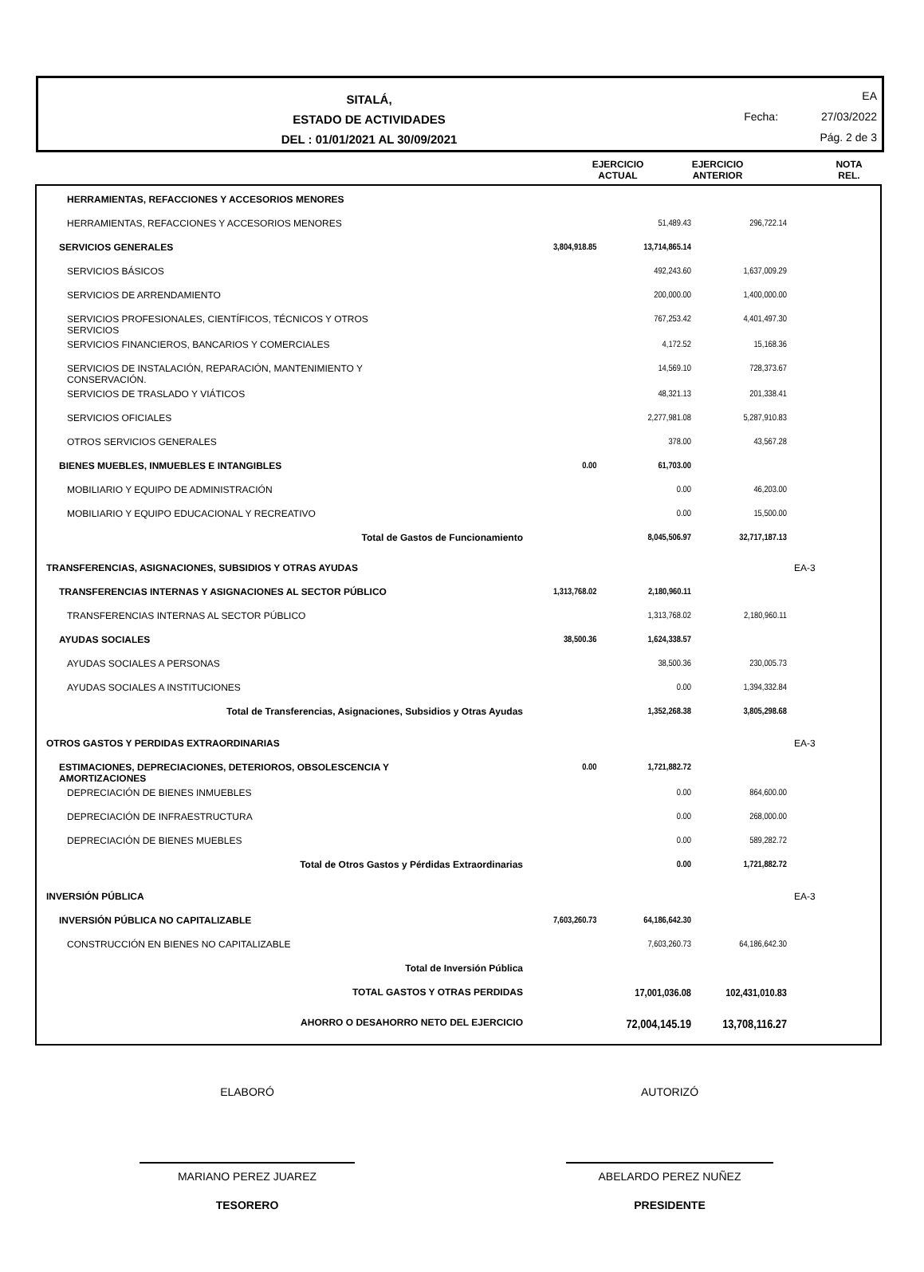SITALÁ,
ESTADO DE ACTIVIDADES
DEL : 01/01/2021 AL 30/09/2021
EA
Fecha: 27/03/2022
Pág. 2 de 3
EJERCICIO
ACTUAL
EJERCICIO
ANTERIOR
NOTA
REL.
| HERRAMIENTAS, REFACCIONES Y ACCESORIOS MENORES | | | | |
| HERRAMIENTAS, REFACCIONES Y ACCESORIOS MENORES | | 51,489.43 | 296,722.14 | |
| SERVICIOS GENERALES | 3,804,918.85 | 13,714,865.14 | | |
| SERVICIOS BÁSICOS | | 492,243.60 | 1,637,009.29 | |
| SERVICIOS DE ARRENDAMIENTO | | 200,000.00 | 1,400,000.00 | |
| SERVICIOS PROFESIONALES, CIENTÍFICOS, TÉCNICOS Y OTROS SERVICIOS | | 767,253.42 | 4,401,497.30 | |
| SERVICIOS FINANCIEROS, BANCARIOS Y COMERCIALES | | 4,172.52 | 15,168.36 | |
| SERVICIOS DE INSTALACIÓN, REPARACIÓN, MANTENIMIENTO Y CONSERVACIÓN. | | 14,569.10 | 728,373.67 | |
| SERVICIOS DE TRASLADO Y VIÁTICOS | | 48,321.13 | 201,338.41 | |
| SERVICIOS OFICIALES | | 2,277,981.08 | 5,287,910.83 | |
| OTROS SERVICIOS GENERALES | | 378.00 | 43,567.28 | |
| BIENES MUEBLES, INMUEBLES E INTANGIBLES | 0.00 | 61,703.00 | | |
| MOBILIARIO Y EQUIPO DE ADMINISTRACIÓN | | 0.00 | 46,203.00 | |
| MOBILIARIO Y EQUIPO EDUCACIONAL Y RECREATIVO | | 0.00 | 15,500.00 | |
| Total de Gastos de Funcionamiento | | 8,045,506.97 | 32,717,187.13 | |
| TRANSFERENCIAS, ASIGNACIONES, SUBSIDIOS Y OTRAS AYUDAS | | | | EA-3 |
| TRANSFERENCIAS INTERNAS Y ASIGNACIONES AL SECTOR PÚBLICO | 1,313,768.02 | 2,180,960.11 | | |
| TRANSFERENCIAS INTERNAS AL SECTOR PÚBLICO | | 1,313,768.02 | 2,180,960.11 | |
| AYUDAS SOCIALES | 38,500.36 | 1,624,338.57 | | |
| AYUDAS SOCIALES A PERSONAS | | 38,500.36 | 230,005.73 | |
| AYUDAS SOCIALES A INSTITUCIONES | | 0.00 | 1,394,332.84 | |
| Total de Transferencias, Asignaciones, Subsidios y Otras Ayudas | | 1,352,268.38 | 3,805,298.68 | |
| OTROS GASTOS Y PERDIDAS EXTRAORDINARIAS | | | | EA-3 |
| ESTIMACIONES, DEPRECIACIONES, DETERIOROS, OBSOLESCENCIA Y AMORTIZACIONES | 0.00 | 1,721,882.72 | | |
| DEPRECIACIÓN DE BIENES INMUEBLES | | 0.00 | 864,600.00 | |
| DEPRECIACIÓN DE INFRAESTRUCTURA | | 0.00 | 268,000.00 | |
| DEPRECIACIÓN DE BIENES MUEBLES | | 0.00 | 589,282.72 | |
| Total de Otros Gastos y Pérdidas Extraordinarias | | 0.00 | 1,721,882.72 | |
| INVERSIÓN PÚBLICA | | | | EA-3 |
| INVERSIÓN PÚBLICA NO CAPITALIZABLE | 7,603,260.73 | 64,186,642.30 | | |
| CONSTRUCCIÓN EN BIENES NO CAPITALIZABLE | | 7,603,260.73 | 64,186,642.30 | |
| Total de Inversión Pública | | | | |
| TOTAL GASTOS Y OTRAS PERDIDAS | | 17,001,036.08 | 102,431,010.83 | |
| AHORRO O DESAHORRO NETO DEL EJERCICIO | | 72,004,145.19 | 13,708,116.27 | |
ELABORÓ AUTORIZÓ
MARIANO PEREZ JUAREZ ABELARDO PEREZ NUÑEZ
TESORERO PRESIDENTE